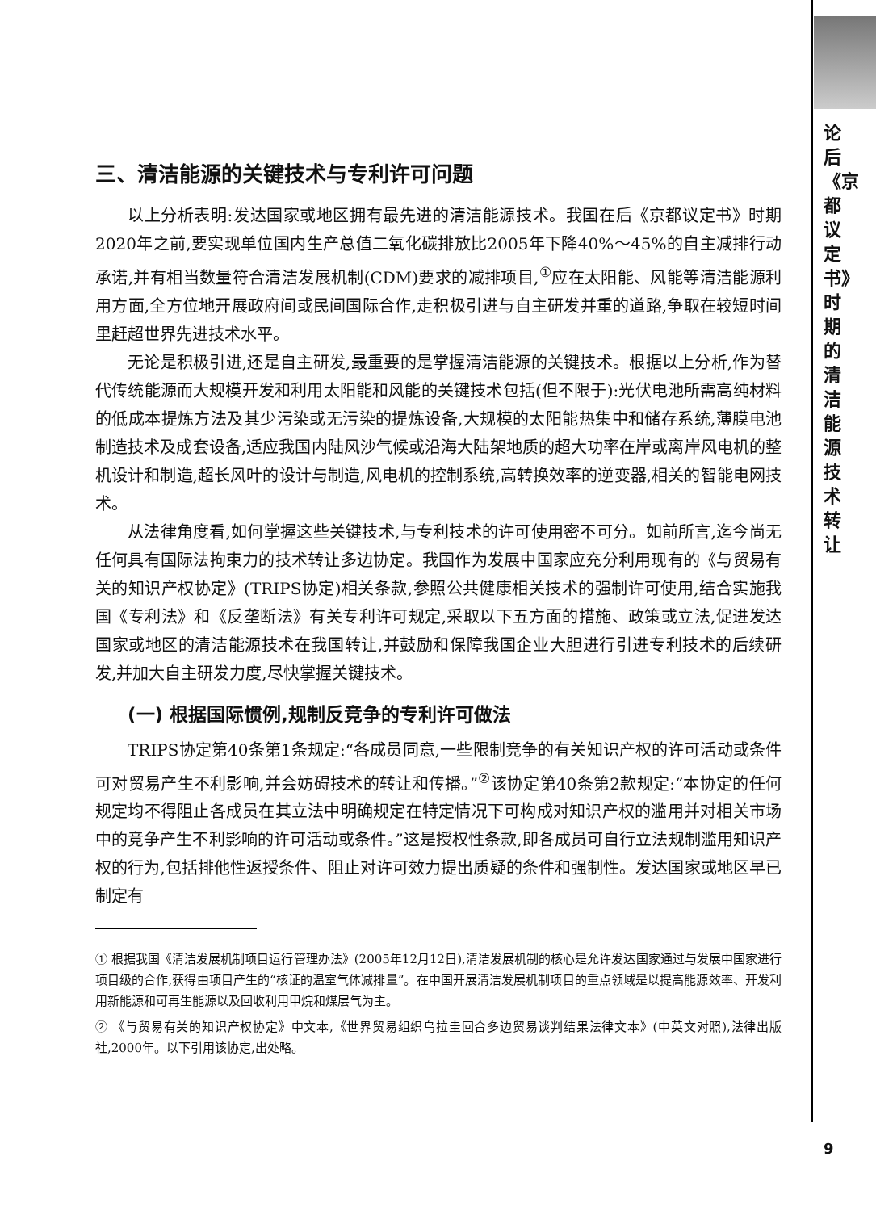三、清洁能源的关键技术与专利许可问题
以上分析表明:发达国家或地区拥有最先进的清洁能源技术。我国在后《京都议定书》时期2020年之前,要实现单位国内生产总值二氧化碳排放比2005年下降40%～45%的自主减排行动承诺,并有相当数量符合清洁发展机制(CDM)要求的减排项目,<sup>①</sup>应在太阳能、风能等清洁能源利用方面,全方位地开展政府间或民间国际合作,走积极引进与自主研发并重的道路,争取在较短时间里赶超世界先进技术水平。
无论是积极引进,还是自主研发,最重要的是掌握清洁能源的关键技术。根据以上分析,作为替代传统能源而大规模开发和利用太阳能和风能的关键技术包括(但不限于):光伏电池所需高纯材料的低成本提炼方法及其少污染或无污染的提炼设备,大规模的太阳能热集中和储存系统,薄膜电池制造技术及成套设备,适应我国内陆风沙气候或沿海大陆架地质的超大功率在岸或离岸风电机的整机设计和制造,超长风叶的设计与制造,风电机的控制系统,高转换效率的逆变器,相关的智能电网技术。
从法律角度看,如何掌握这些关键技术,与专利技术的许可使用密不可分。如前所言,迄今尚无任何具有国际法拘束力的技术转让多边协定。我国作为发展中国家应充分利用现有的《与贸易有关的知识产权协定》(TRIPS协定)相关条款,参照公共健康相关技术的强制许可使用,结合实施我国《专利法》和《反垄断法》有关专利许可规定,采取以下五方面的措施、政策或立法,促进发达国家或地区的清洁能源技术在我国转让,并鼓励和保障我国企业大胆进行引进专利技术的后续研发,并加大自主研发力度,尽快掌握关键技术。
(一) 根据国际惯例,规制反竞争的专利许可做法
TRIPS协定第40条第1条规定:“各成员同意,一些限制竞争的有关知识产权的许可活动或条件可对贸易产生不利影响,并会妨碍技术的转让和传播。”<sup>②</sup>该协定第40条第2款规定:“本协定的任何规定均不得阻止各成员在其立法中明确规定在特定情况下可构成对知识产权的滥用并对相关市场中的竞争产生不利影响的许可活动或条件。”这是授权性条款,即各成员可自行立法规制滥用知识产权的行为,包括排他性返授条件、阻止对许可效力提出质疑的条件和强制性。发达国家或地区早已制定有
① 根据我国《清洁发展机制项目运行管理办法》(2005年12月12日),清洁发展机制的核心是允许发达国家通过与发展中国家进行项目级的合作,获得由项目产生的“核证的温室气体减排量”。在中国开展清洁发展机制项目的重点领域是以提高能源效率、开发利用新能源和可再生能源以及回收利用甲烷和煤层气为主。
② 《与贸易有关的知识产权协定》中文本,《世界贸易组织乌拉圭回合多边贸易谈判结果法律文本》(中英文对照),法律出版社,2000年。以下引用该协定,出处略。
论后《京都议定书》时期的清洁能源技术转让
9